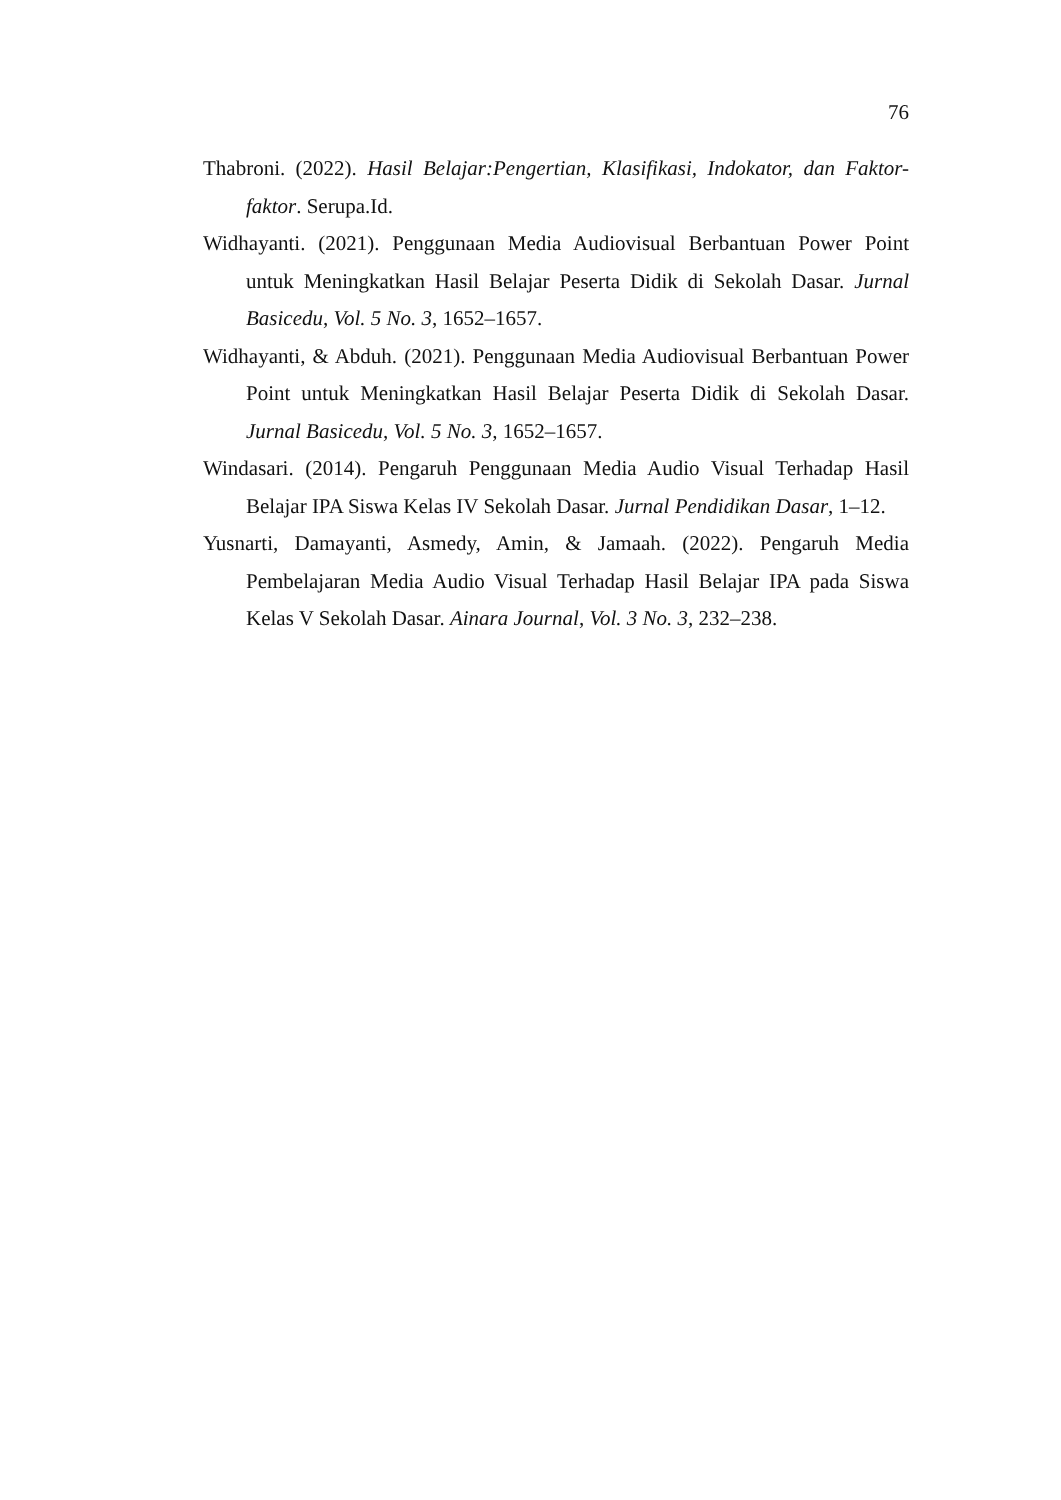76
Thabroni. (2022). Hasil Belajar:Pengertian, Klasifikasi, Indokator, dan Faktor-faktor. Serupa.Id.
Widhayanti. (2021). Penggunaan Media Audiovisual Berbantuan Power Point untuk Meningkatkan Hasil Belajar Peserta Didik di Sekolah Dasar. Jurnal Basicedu, Vol. 5 No. 3, 1652–1657.
Widhayanti, & Abduh. (2021). Penggunaan Media Audiovisual Berbantuan Power Point untuk Meningkatkan Hasil Belajar Peserta Didik di Sekolah Dasar. Jurnal Basicedu, Vol. 5 No. 3, 1652–1657.
Windasari. (2014). Pengaruh Penggunaan Media Audio Visual Terhadap Hasil Belajar IPA Siswa Kelas IV Sekolah Dasar. Jurnal Pendidikan Dasar, 1–12.
Yusnarti, Damayanti, Asmedy, Amin, & Jamaah. (2022). Pengaruh Media Pembelajaran Media Audio Visual Terhadap Hasil Belajar IPA pada Siswa Kelas V Sekolah Dasar. Ainara Journal, Vol. 3 No. 3, 232–238.